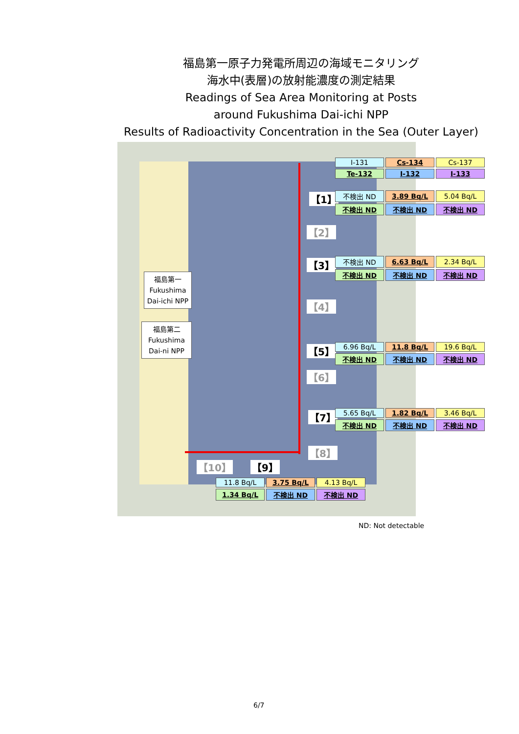福島第一原子力発電所周辺の海域モニタリング
海水中(表層)の放射能濃度の測定結果
Readings of Sea Area Monitoring at Posts
around Fukushima Dai-ichi NPP
Results of Radioactivity Concentration in the Sea (Outer Layer)
福島第一
Fukushima
Dai-ichi NPP
福島第二
Fukushima
Dai-ni NPP
【1】
【2】
【3】
【4】
【5】
【6】
【7】
【8】
【9】
【10】
| I-131 | Cs-134 | Cs-137 |
| Te-132 | I-132 | I-133 |
| 不検出 ND | 3.89 Bq/L | 5.04 Bq/L |
| 不検出 ND | 不検出 ND | 不検出 ND |
| 不検出 ND | 6.63 Bq/L | 2.34 Bq/L |
| 不検出 ND | 不検出 ND | 不検出 ND |
| 6.96 Bq/L | 11.8 Bq/L | 19.6 Bq/L |
| 不検出 ND | 不検出 ND | 不検出 ND |
| 5.65 Bq/L | 1.82 Bq/L | 3.46 Bq/L |
| 不検出 ND | 不検出 ND | 不検出 ND |
| 11.8 Bq/L | 3.75 Bq/L | 4.13 Bq/L |
| 1.34 Bq/L | 不検出 ND | 不検出 ND |
ND: Not detectable
6/7